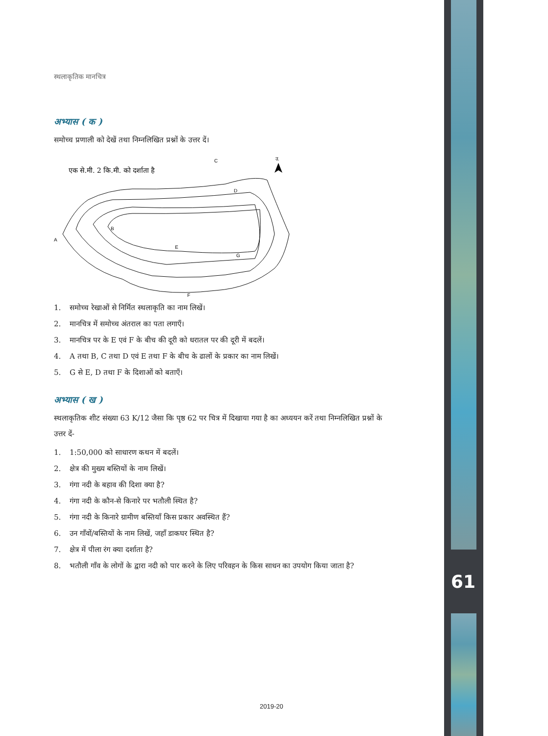स्थलाकृतिक मानचित्र
अभ्यास ( क )
समोच्च प्रणाली को देखें तथा निम्नलिखित प्रश्नों के उत्तर दें।
एक से.मी. 2 कि.मी. को दर्शाता है
उ.
A
B
C
D
E
G
F
1. समोच्च रेखाओं से निर्मित स्थलाकृति का नाम लिखें।
2. मानचित्र में समोच्च अंतराल का पता लगाएँ।
3. मानचित्र पर के E एवं F के बीच की दूरी को धरातल पर की दूरी में बदलें।
4. A तथा B, C तथा D एवं E तथा F के बीच के ढालों के प्रकार का नाम लिखें।
5. G से E, D तथा F के दिशाओं को बताएँ।
अभ्यास ( ख )
स्थलाकृतिक शीट संख्या 63 K/12 जैसा कि पृष्ठ 62 पर चित्र में दिखाया गया है का अध्ययन करें तथा निम्नलिखित प्रश्नों के उत्तर दें-
1. 1:50,000 को साधारण कथन में बदलें।
2. क्षेत्र की मुख्य बस्तियों के नाम लिखें।
3. गंगा नदी के बहाव की दिशा क्या है?
4. गंगा नदी के कौन-से किनारे पर भतौली स्थित है?
5. गंगा नदी के किनारे ग्रामीण बस्तियाँ किस प्रकार अवस्थित हैं?
6. उन गाँवों/बस्तियों के नाम लिखें, जहाँ डाकघर स्थित है?
7. क्षेत्र में पीला रंग क्या दर्शाता है?
8. भतौली गाँव के लोगों के द्वारा नदी को पार करने के लिए परिवहन के किस साधन का उपयोग किया जाता है?
61
2019-20